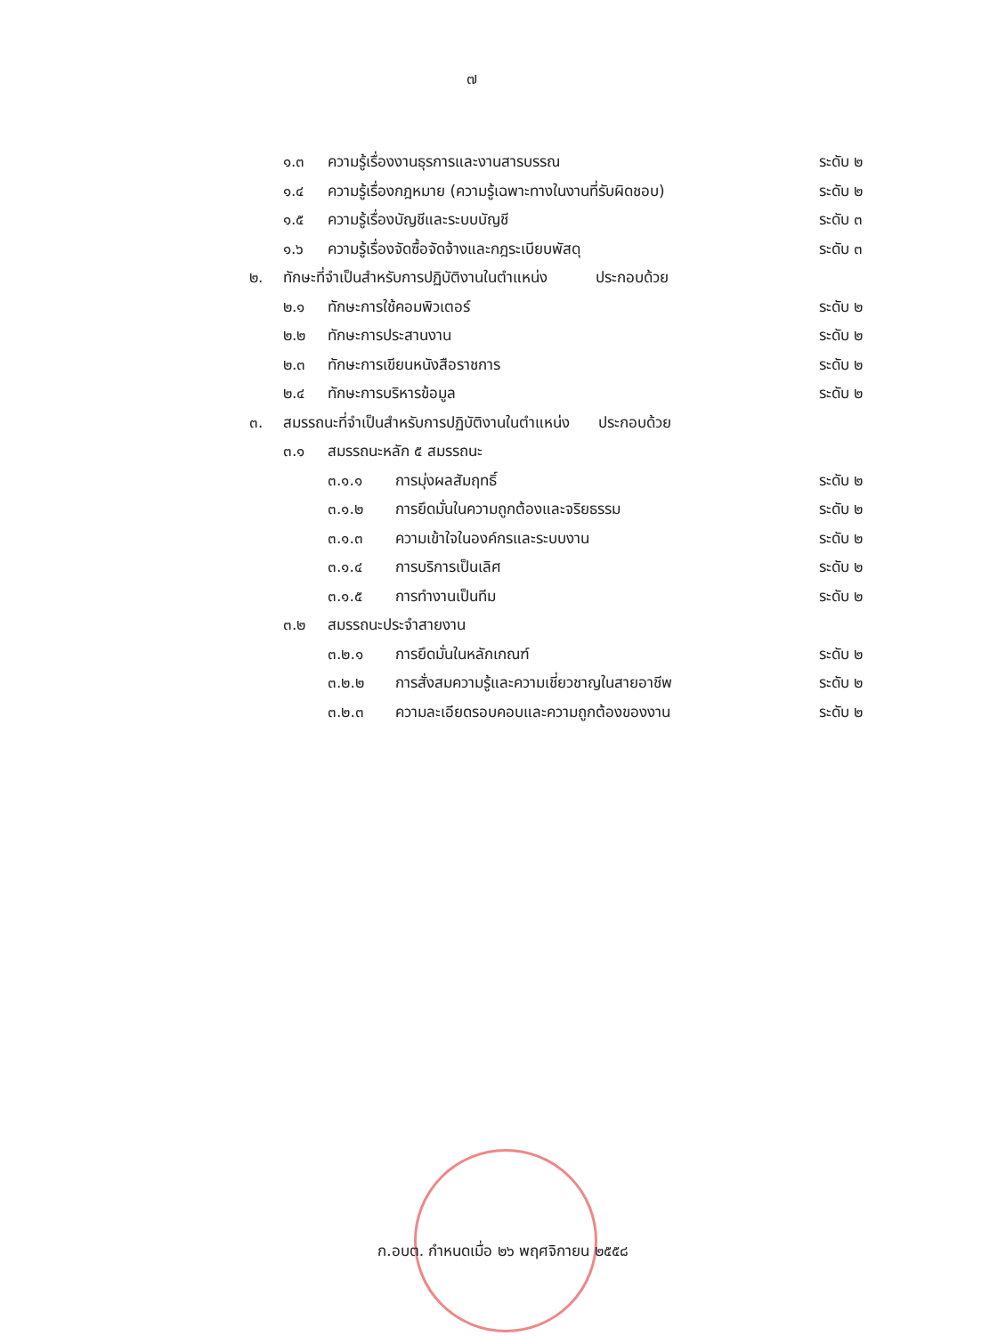๗
๑.๓ ความรู้เรื่องงานธุรการและงานสารบรรณ ระดับ ๒
๑.๔ ความรู้เรื่องกฎหมาย (ความรู้เฉพาะทางในงานที่รับผิดชอบ) ระดับ ๒
๑.๕ ความรู้เรื่องบัญชีและระบบบัญชี ระดับ ๓
๑.๖ ความรู้เรื่องจัดซื้อจัดจ้างและกฎระเบียบพัสดุ ระดับ ๓
๒. ทักษะที่จำเป็นสำหรับการปฏิบัติงานในตำแหน่ง ประกอบด้วย
๒.๑ ทักษะการใช้คอมพิวเตอร์ ระดับ ๒
๒.๒ ทักษะการประสานงาน ระดับ ๒
๒.๓ ทักษะการเขียนหนังสือราชการ ระดับ ๒
๒.๔ ทักษะการบริหารข้อมูล ระดับ ๒
๓. สมรรถนะที่จำเป็นสำหรับการปฏิบัติงานในตำแหน่ง ประกอบด้วย
๓.๑ สมรรถนะหลัก ๕ สมรรถนะ
๓.๑.๑ การมุ่งผลสัมฤทธิ์ ระดับ ๒
๓.๑.๒ การยึดมั่นในความถูกต้องและจริยธรรม ระดับ ๒
๓.๑.๓ ความเข้าใจในองค์กรและระบบงาน ระดับ ๒
๓.๑.๔ การบริการเป็นเลิศ ระดับ ๒
๓.๑.๕ การทำงานเป็นทีม ระดับ ๒
๓.๒ สมรรถนะประจำสายงาน
๓.๒.๑ การยึดมั่นในหลักเกณฑ์ ระดับ ๒
๓.๒.๒ การสั่งสมความรู้และความเชี่ยวชาญในสายอาชีพ ระดับ ๒
๓.๒.๓ ความละเอียดรอบคอบและความถูกต้องของงาน ระดับ ๒
ก.อบต. กำหนดเมื่อ ๒๖ พฤศจิกายน ๒๕๕๘